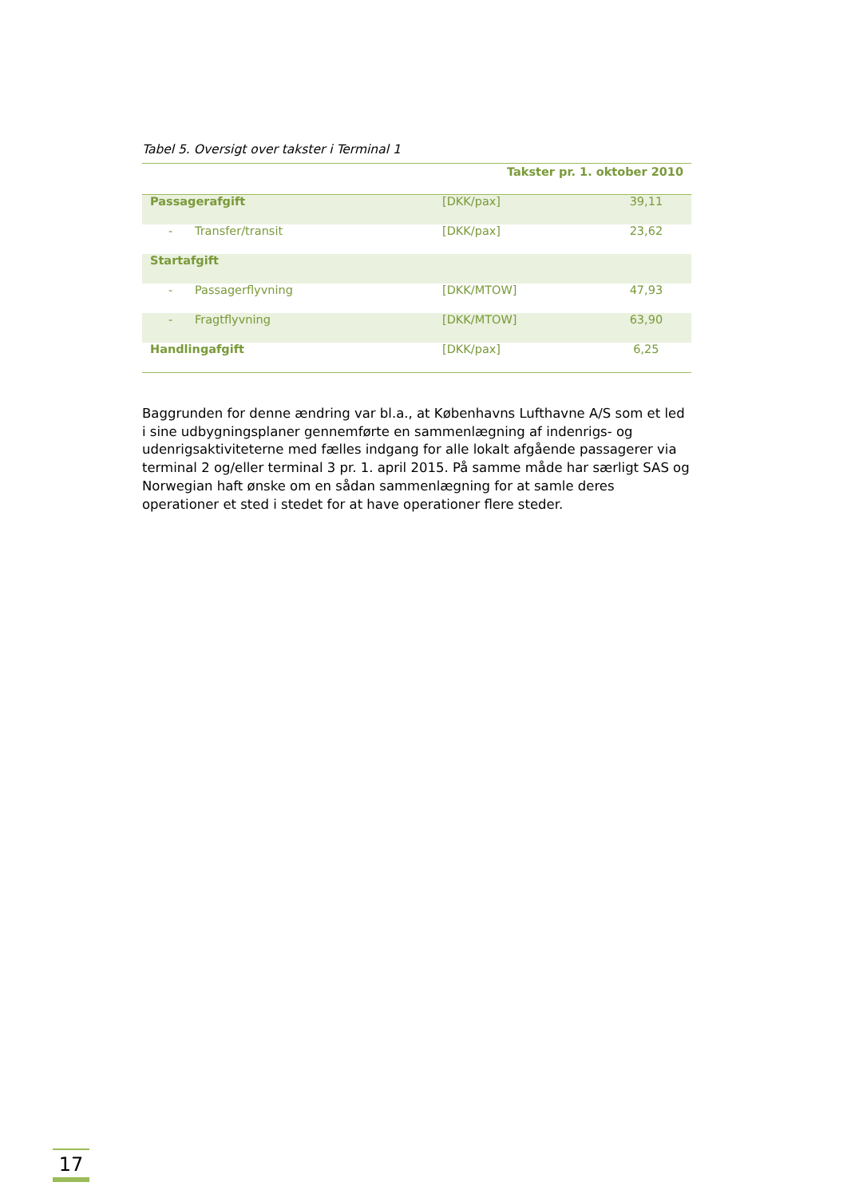Tabel 5. Oversigt over takster i Terminal 1
| Takster pr. 1. oktober 2010 | | |
| --- | --- | --- |
| Passagerafgift | [DKK/pax] | 39,11 |
| - Transfer/transit | [DKK/pax] | 23,62 |
| Startafgift | | |
| - Passagerflyvning | [DKK/MTOW] | 47,93 |
| - Fragtflyvning | [DKK/MTOW] | 63,90 |
| Handlingafgift | [DKK/pax] | 6,25 |
Baggrunden for denne ændring var bl.a., at Københavns Lufthavne A/S som et led i sine udbygningsplaner gennemførte en sammenlægning af indenrigs- og udenrigsaktiviteterne med fælles indgang for alle lokalt afgående passagerer via terminal 2 og/eller terminal 3 pr. 1. april 2015. På samme måde har særligt SAS og Norwegian haft ønske om en sådan sammenlægning for at samle deres operationer et sted i stedet for at have operationer flere steder.
17